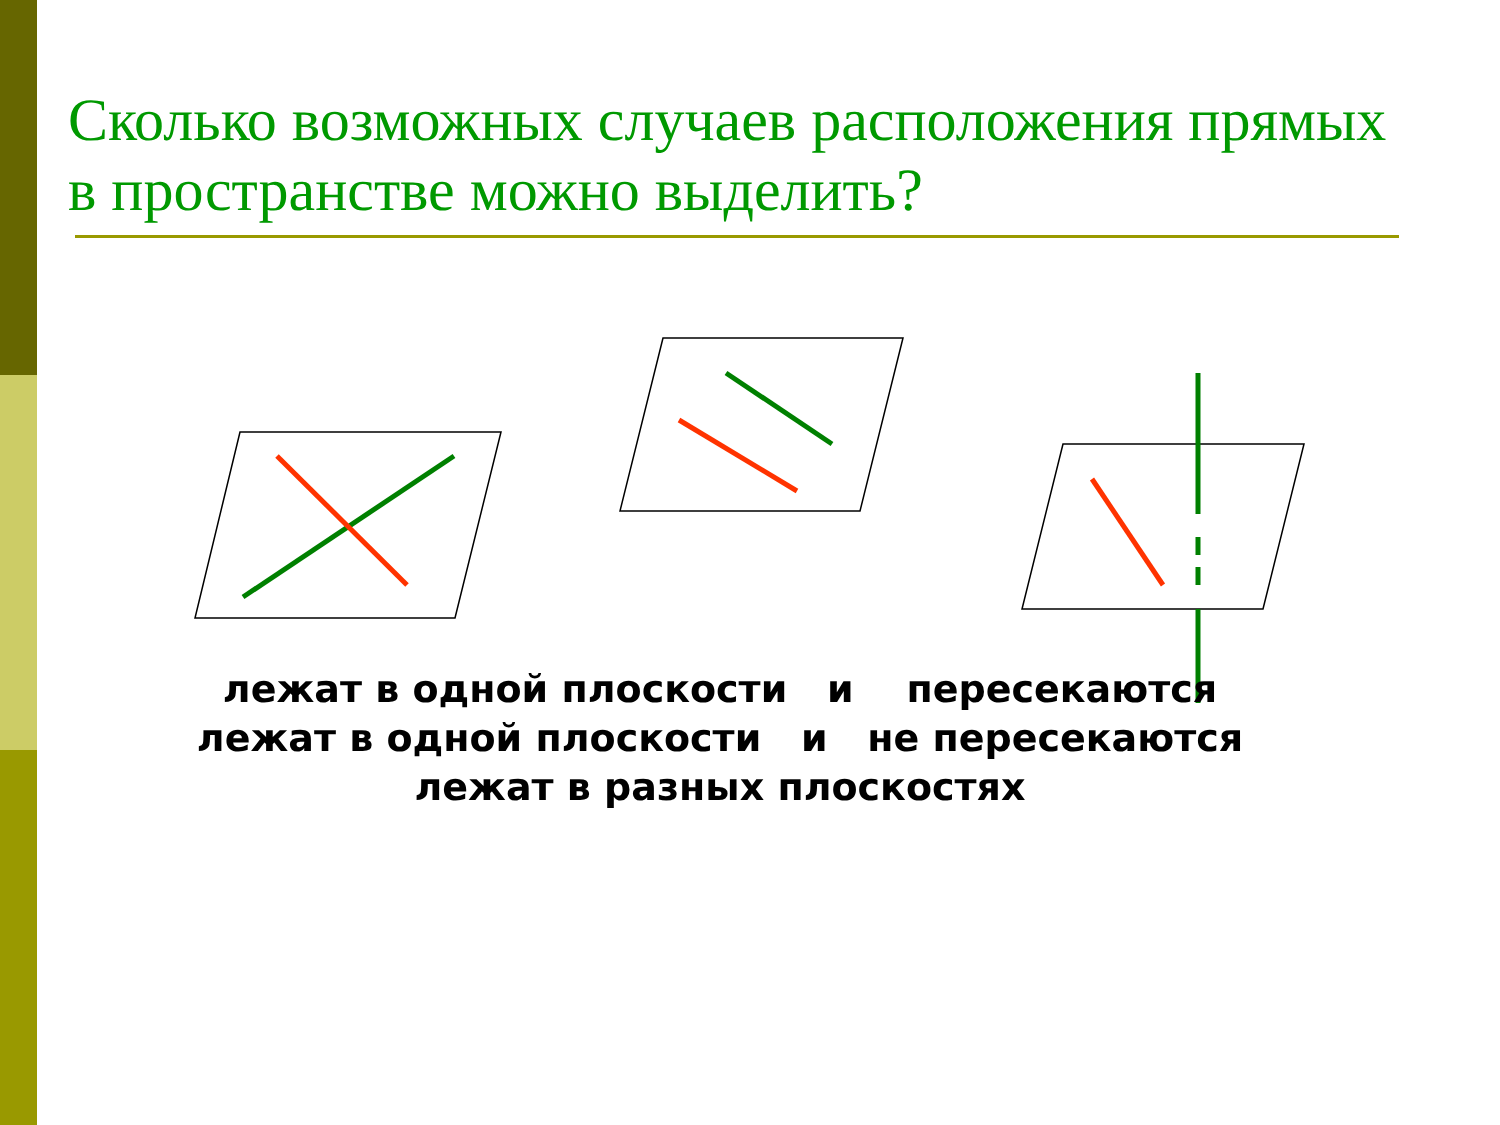Сколько возможных случаев расположения прямых в пространстве можно выделить?
лежат в одной плоскости и пересекаются лежат в одной плоскости и не пересекаются лежат в разных плоскостях